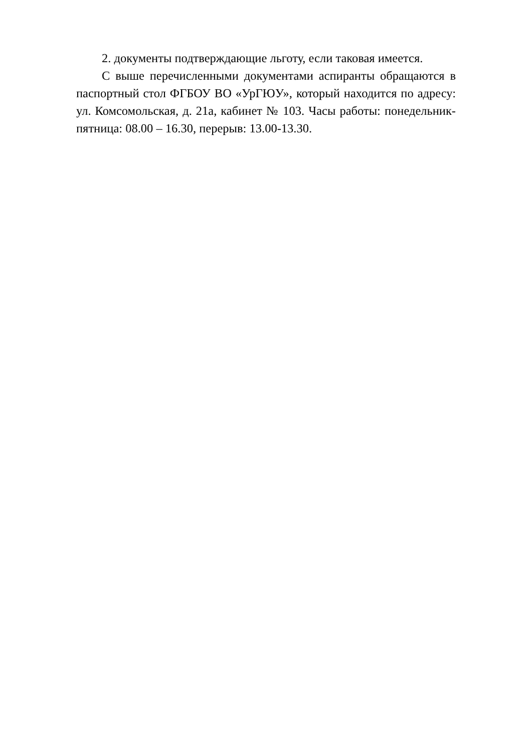2. документы подтверждающие льготу, если таковая имеется.
С выше перечисленными документами аспиранты обращаются в паспортный стол ФГБОУ ВО «УрГЮУ», который находится по адресу: ул. Комсомольская, д. 21а, кабинет № 103. Часы работы: понедельник-пятница: 08.00 – 16.30, перерыв: 13.00-13.30.